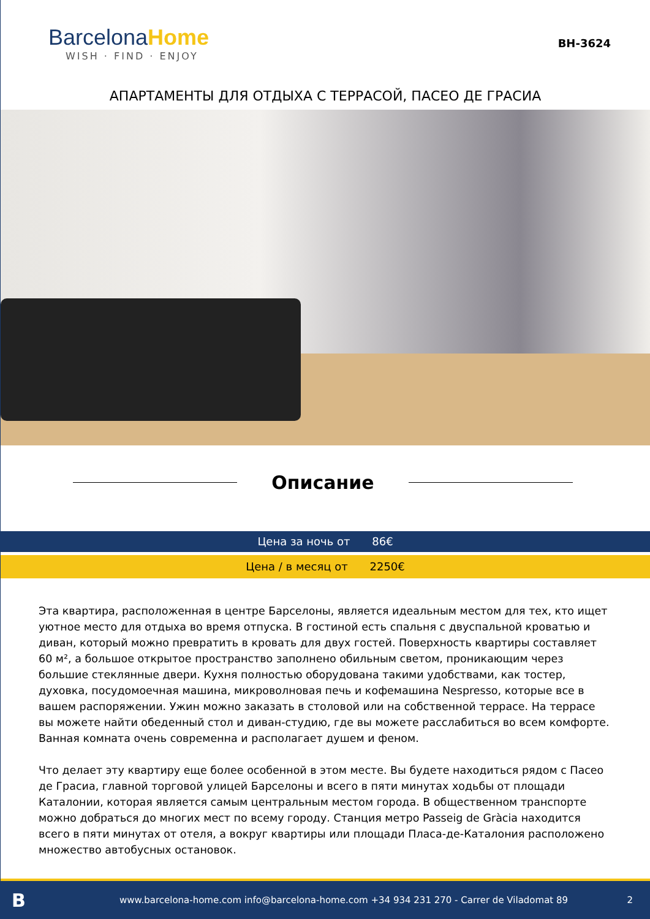BarcelonaHome
WISH · FIND · ENJOY
BH-3624
АПАРТАМЕНТЫ ДЛЯ ОТДЫХА С ТЕРРАСОЙ, ПАСЕО ДЕ ГРАСИА
Описание
Цена за ночь от 86€
Цена / в месяц от 2250€
Эта квартира, расположенная в центре Барселоны, является идеальным местом для тех, кто ищет уютное место для отдыха во время отпуска. В гостиной есть спальня с двуспальной кроватью и диван, который можно превратить в кровать для двух гостей. Поверхность квартиры составляет 60 м², а большое открытое пространство заполнено обильным светом, проникающим через большие стеклянные двери. Кухня полностью оборудована такими удобствами, как тостер, духовка, посудомоечная машина, микроволновая печь и кофемашина Nespresso, которые все в вашем распоряжении. Ужин можно заказать в столовой или на собственной террасе. На террасе вы можете найти обеденный стол и диван-студию, где вы можете расслабиться во всем комфорте. Ванная комната очень современна и располагает душем и феном.
Что делает эту квартиру еще более особенной в этом месте. Вы будете находиться рядом с Пасео де Грасиа, главной торговой улицей Барселоны и всего в пяти минутах ходьбы от площади Каталонии, которая является самым центральным местом города. В общественном транспорте можно добраться до многих мест по всему городу. Станция метро Passeig de Gràcia находится всего в пяти минутах от отеля, а вокруг квартиры или площади Пласа-де-Каталония расположено множество автобусных остановок.
B
www.barcelona-home.com info@barcelona-home.com +34 934 231 270 - Carrer de Viladomat 89
2